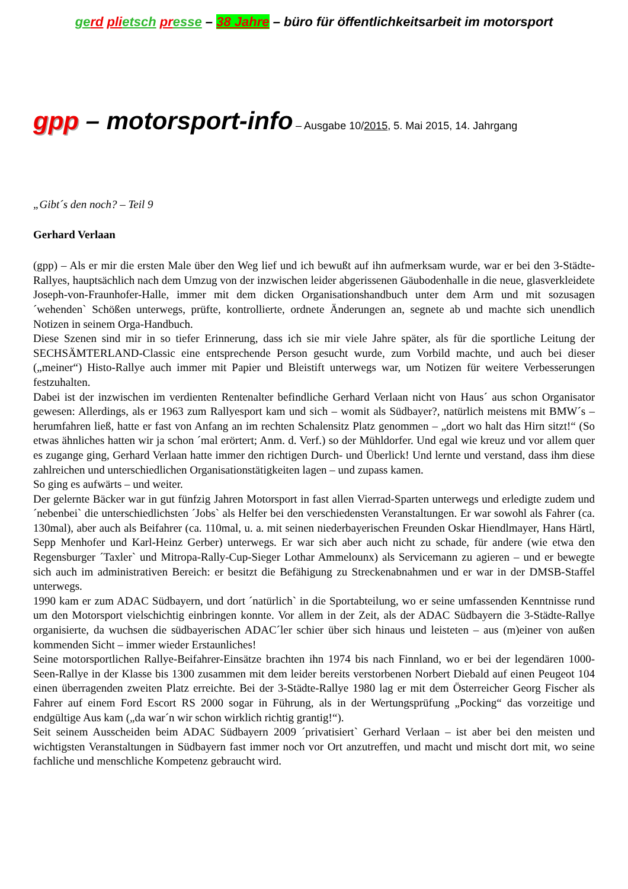ge rd pli etsch pr esse – 38 Jahre – büro für öffentlichkeitsarbeit im motorsport
gpp – motorsport-info – Ausgabe 10/2015, 5. Mai 2015, 14. Jahrgang
„Gibt´s den noch? – Teil 9
Gerhard Verlaan
(gpp) – Als er mir die ersten Male über den Weg lief und ich bewußt auf ihn aufmerksam wurde, war er bei den 3-Städte-Rallyes, hauptsächlich nach dem Umzug von der inzwischen leider abgerissenen Gäubodenhalle in die neue, glasverkleidete Joseph-von-Fraunhofer-Halle, immer mit dem dicken Organisationshandbuch unter dem Arm und mit sozusagen ´wehenden` Schößen unterwegs, prüfte, kontrollierte, ordnete Änderungen an, segnete ab und machte sich unendlich Notizen in seinem Orga-Handbuch.
Diese Szenen sind mir in so tiefer Erinnerung, dass ich sie mir viele Jahre später, als für die sportliche Leitung der SECHSÄMTERLAND-Classic eine entsprechende Person gesucht wurde, zum Vorbild machte, und auch bei dieser („meiner“) Histo-Rallye auch immer mit Papier und Bleistift unterwegs war, um Notizen für weitere Verbesserungen festzuhalten.
Dabei ist der inzwischen im verdienten Rentenalter befindliche Gerhard Verlaan nicht von Haus´ aus schon Organisator gewesen: Allerdings, als er 1963 zum Rallyesport kam und sich – womit als Südbayer?, natürlich meistens mit BMW´s – herumfahren ließ, hatte er fast von Anfang an im rechten Schalensitz Platz genommen – „dort wo halt das Hirn sitzt!“ (So etwas ähnliches hatten wir ja schon ´mal erörtert; Anm. d. Verf.) so der Mühldorfer. Und egal wie kreuz und vor allem quer es zugange ging, Gerhard Verlaan hatte immer den richtigen Durch- und Überlick! Und lernte und verstand, dass ihm diese zahlreichen und unterschiedlichen Organisationstätigkeiten lagen – und zupass kamen.
So ging es aufwärts – und weiter.
Der gelernte Bäcker war in gut fünfzig Jahren Motorsport in fast allen Vierrad-Sparten unterwegs und erledigte zudem und ´nebenbei` die unterschiedlichsten ´Jobs` als Helfer bei den verschiedensten Veranstaltungen. Er war sowohl als Fahrer (ca. 130mal), aber auch als Beifahrer (ca. 110mal, u. a. mit seinen niederbayerischen Freunden Oskar Hiendlmayer, Hans Härtl, Sepp Menhofer und Karl-Heinz Gerber) unterwegs. Er war sich aber auch nicht zu schade, für andere (wie etwa den Regensburger ´Taxler` und Mitropa-Rally-Cup-Sieger Lothar Ammelounx) als Servicemann zu agieren – und er bewegte sich auch im administrativen Bereich: er besitzt die Befähigung zu Streckenabnahmen und er war in der DMSB-Staffel unterwegs.
1990 kam er zum ADAC Südbayern, und dort ´natürlich` in die Sportabteilung, wo er seine umfassenden Kenntnisse rund um den Motorsport vielschichtig einbringen konnte. Vor allem in der Zeit, als der ADAC Südbayern die 3-Städte-Rallye organisierte, da wuchsen die südbayerischen ADAC´ler schier über sich hinaus und leisteten – aus (m)einer von außen kommenden Sicht – immer wieder Erstaunliches!
Seine motorsportlichen Rallye-Beifahrer-Einsätze brachten ihn 1974 bis nach Finnland, wo er bei der legendären 1000-Seen-Rallye in der Klasse bis 1300 zusammen mit dem leider bereits verstorbenen Norbert Diebald auf einen Peugeot 104 einen überragenden zweiten Platz erreichte. Bei der 3-Städte-Rallye 1980 lag er mit dem Österreicher Georg Fischer als Fahrer auf einem Ford Escort RS 2000 sogar in Führung, als in der Wertungsprüfung „Pocking“ das vorzeitige und endgültige Aus kam („da war´n wir schon wirklich richtig grantig!“).
Seit seinem Ausscheiden beim ADAC Südbayern 2009 ´privatisiert` Gerhard Verlaan – ist aber bei den meisten und wichtigsten Veranstaltungen in Südbayern fast immer noch vor Ort anzutreffen, und macht und mischt dort mit, wo seine fachliche und menschliche Kompetenz gebraucht wird.